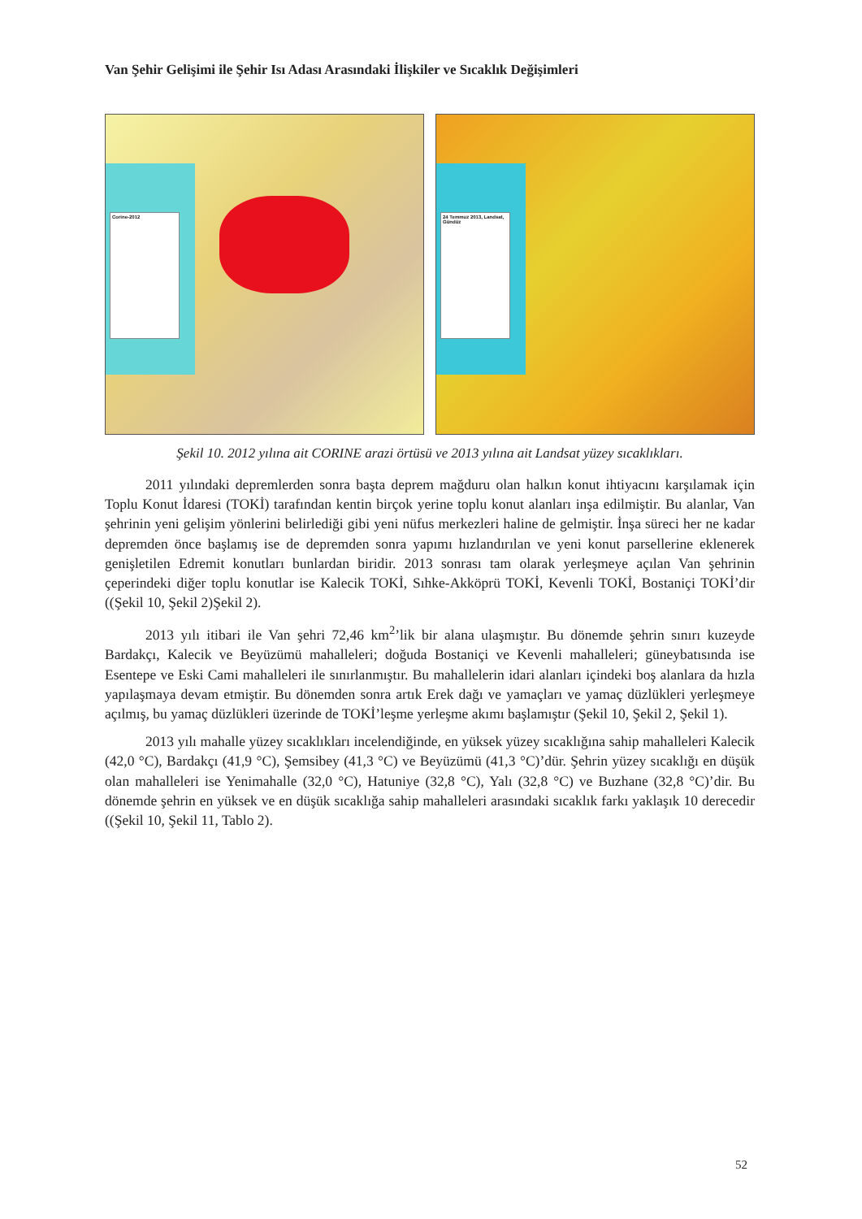Van Şehir Gelişimi ile Şehir Isı Adası Arasındaki İlişkiler ve Sıcaklık Değişimleri
Corine-2012
24 Temmuz 2013, Landsat, Gündüz
Şekil 10. 2012 yılına ait CORINE arazi örtüsü ve 2013 yılına ait Landsat yüzey sıcaklıkları.
2011 yılındaki depremlerden sonra başta deprem mağduru olan halkın konut ihtiyacını karşılamak için Toplu Konut İdaresi (TOKİ) tarafından kentin birçok yerine toplu konut alanları inşa edilmiştir. Bu alanlar, Van şehrinin yeni gelişim yönlerini belirlediği gibi yeni nüfus merkezleri haline de gelmiştir. İnşa süreci her ne kadar depremden önce başlamış ise de depremden sonra yapımı hızlandırılan ve yeni konut parsellerine eklenerek genişletilen Edremit konutları bunlardan biridir. 2013 sonrası tam olarak yerleşmeye açılan Van şehrinin çeperindeki diğer toplu konutlar ise Kalecik TOKİ, Sıhke-Akköprü TOKİ, Kevenli TOKİ, Bostaniçi TOKİ’dir ((Şekil 10, Şekil 2)Şekil 2).
2013 yılı itibari ile Van şehri 72,46 km<sup>2</sup>’lik bir alana ulaşmıştır. Bu dönemde şehrin sınırı kuzeyde Bardakçı, Kalecik ve Beyüzümü mahalleleri; doğuda Bostaniçi ve Kevenli mahalleleri; güneybatısında ise Esentepe ve Eski Cami mahalleleri ile sınırlanmıştır. Bu mahallelerin idari alanları içindeki boş alanlara da hızla yapılaşmaya devam etmiştir. Bu dönemden sonra artık Erek dağı ve yamaçları ve yamaç düzlükleri yerleşmeye açılmış, bu yamaç düzlükleri üzerinde de TOKİ’leşme yerleşme akımı başlamıştır (Şekil 10, Şekil 2, Şekil 1).
2013 yılı mahalle yüzey sıcaklıkları incelendiğinde, en yüksek yüzey sıcaklığına sahip mahalleleri Kalecik (42,0 °C), Bardakçı (41,9 °C), Şemsibey (41,3 °C) ve Beyüzümü (41,3 °C)’dür. Şehrin yüzey sıcaklığı en düşük olan mahalleleri ise Yenimahalle (32,0 °C), Hatuniye (32,8 °C), Yalı (32,8 °C) ve Buzhane (32,8 °C)’dir. Bu dönemde şehrin en yüksek ve en düşük sıcaklığa sahip mahalleleri arasındaki sıcaklık farkı yaklaşık 10 derecedir ((Şekil 10, Şekil 11, Tablo 2).
52